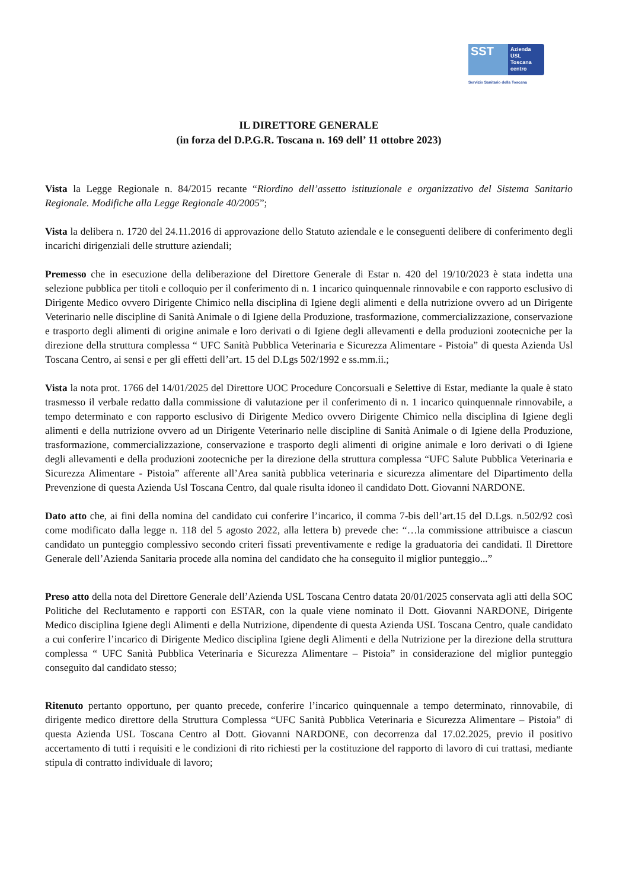SST
Azienda
USL
Toscana
centro
Servizio Sanitario della Toscana
IL DIRETTORE GENERALE
(in forza del D.P.G.R. Toscana n. 169 dell’ 11 ottobre 2023)
Vista la Legge Regionale n. 84/2015 recante “Riordino dell’assetto istituzionale e organizzativo del Sistema Sanitario Regionale. Modifiche alla Legge Regionale 40/2005”;
Vista la delibera n. 1720 del 24.11.2016 di approvazione dello Statuto aziendale e le conseguenti delibere di conferimento degli incarichi dirigenziali delle strutture aziendali;
Premesso che in esecuzione della deliberazione del Direttore Generale di Estar n. 420 del 19/10/2023 è stata indetta una selezione pubblica per titoli e colloquio per il conferimento di n. 1 incarico quinquennale rinnovabile e con rapporto esclusivo di Dirigente Medico ovvero Dirigente Chimico nella disciplina di Igiene degli alimenti e della nutrizione ovvero ad un Dirigente Veterinario nelle discipline di Sanità Animale o di Igiene della Produzione, trasformazione, commercializzazione, conservazione e trasporto degli alimenti di origine animale e loro derivati o di Igiene degli allevamenti e della produzioni zootecniche per la direzione della struttura complessa “ UFC Sanità Pubblica Veterinaria e Sicurezza Alimentare - Pistoia” di questa Azienda Usl Toscana Centro, ai sensi e per gli effetti dell’art. 15 del D.Lgs 502/1992 e ss.mm.ii.;
Vista la nota prot. 1766 del 14/01/2025 del Direttore UOC Procedure Concorsuali e Selettive di Estar, mediante la quale è stato trasmesso il verbale redatto dalla commissione di valutazione per il conferimento di n. 1 incarico quinquennale rinnovabile, a tempo determinato e con rapporto esclusivo di Dirigente Medico ovvero Dirigente Chimico nella disciplina di Igiene degli alimenti e della nutrizione ovvero ad un Dirigente Veterinario nelle discipline di Sanità Animale o di Igiene della Produzione, trasformazione, commercializzazione, conservazione e trasporto degli alimenti di origine animale e loro derivati o di Igiene degli allevamenti e della produzioni zootecniche per la direzione della struttura complessa “UFC Salute Pubblica Veterinaria e Sicurezza Alimentare - Pistoia” afferente all’Area sanità pubblica veterinaria e sicurezza alimentare del Dipartimento della Prevenzione di questa Azienda Usl Toscana Centro, dal quale risulta idoneo il candidato Dott. Giovanni NARDONE.
Dato atto che, ai fini della nomina del candidato cui conferire l’incarico, il comma 7-bis dell’art.15 del D.Lgs. n.502/92 così come modificato dalla legge n. 118 del 5 agosto 2022, alla lettera b) prevede che: “…la commissione attribuisce a ciascun candidato un punteggio complessivo secondo criteri fissati preventivamente e redige la graduatoria dei candidati. Il Direttore Generale dell’Azienda Sanitaria procede alla nomina del candidato che ha conseguito il miglior punteggio...”
Preso atto della nota del Direttore Generale dell’Azienda USL Toscana Centro datata 20/01/2025 conservata agli atti della SOC Politiche del Reclutamento e rapporti con ESTAR, con la quale viene nominato il Dott. Giovanni NARDONE, Dirigente Medico disciplina Igiene degli Alimenti e della Nutrizione, dipendente di questa Azienda USL Toscana Centro, quale candidato a cui conferire l’incarico di Dirigente Medico disciplina Igiene degli Alimenti e della Nutrizione per la direzione della struttura complessa “ UFC Sanità Pubblica Veterinaria e Sicurezza Alimentare – Pistoia” in considerazione del miglior punteggio conseguito dal candidato stesso;
Ritenuto pertanto opportuno, per quanto precede, conferire l’incarico quinquennale a tempo determinato, rinnovabile, di dirigente medico direttore della Struttura Complessa “UFC Sanità Pubblica Veterinaria e Sicurezza Alimentare – Pistoia” di questa Azienda USL Toscana Centro al Dott. Giovanni NARDONE, con decorrenza dal 17.02.2025, previo il positivo accertamento di tutti i requisiti e le condizioni di rito richiesti per la costituzione del rapporto di lavoro di cui trattasi, mediante stipula di contratto individuale di lavoro;